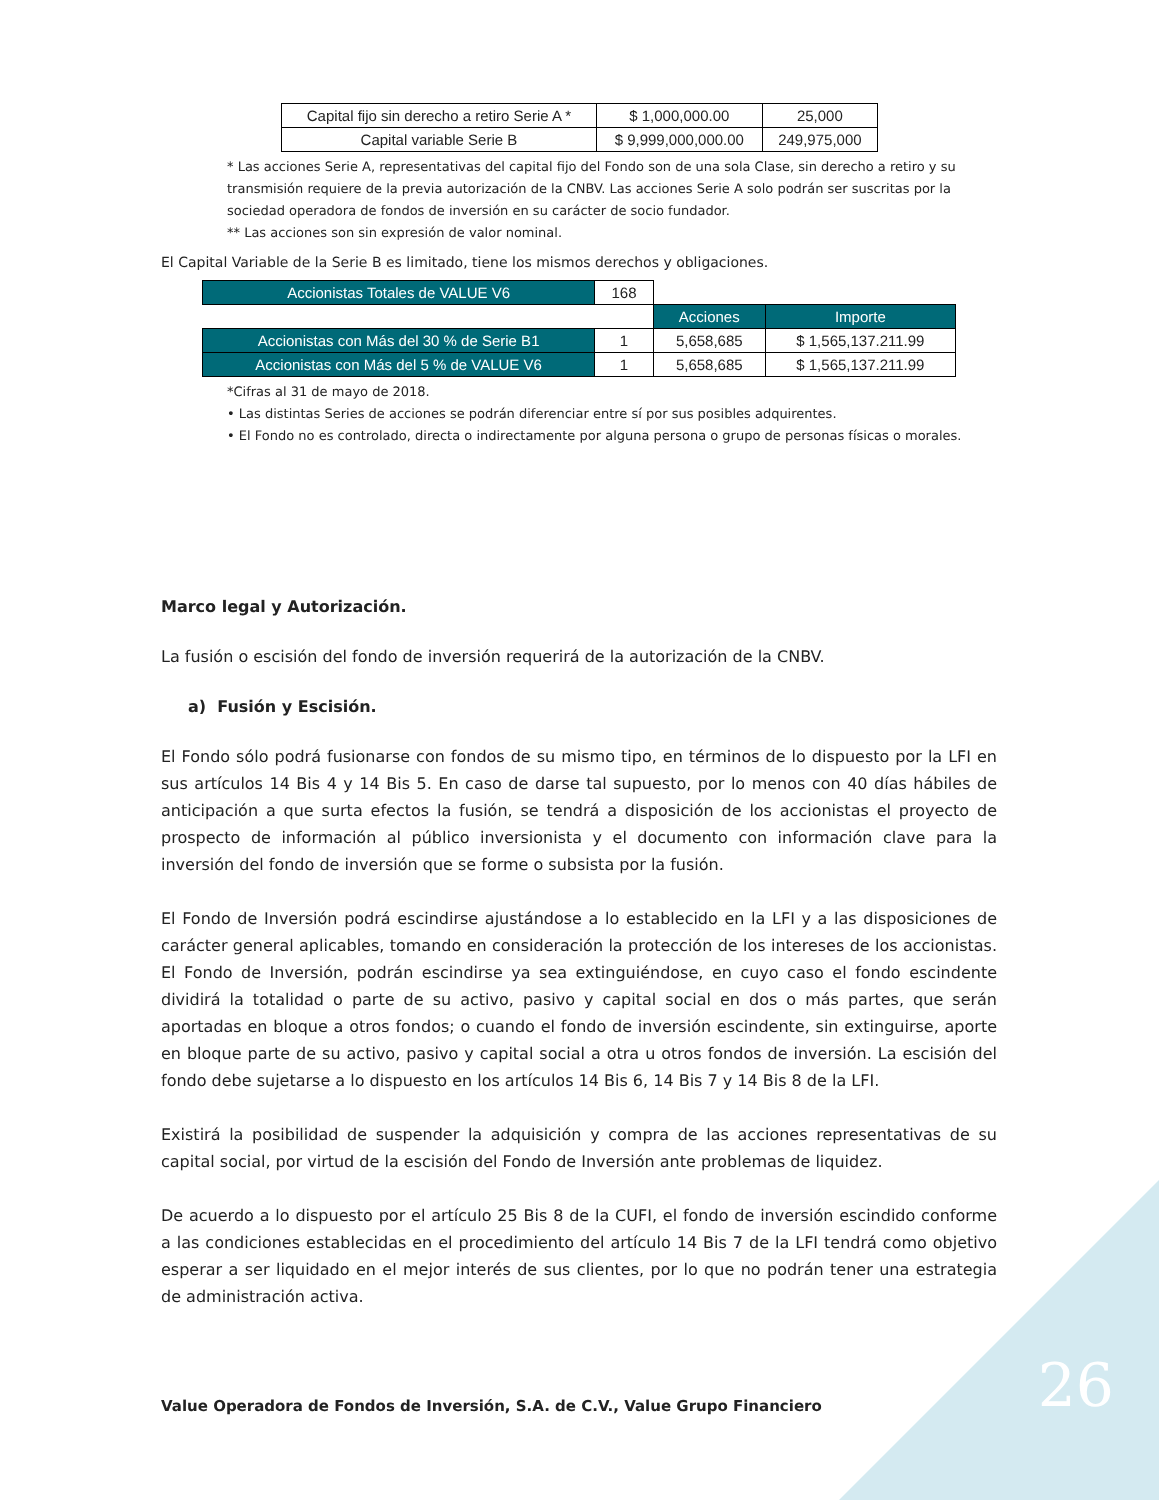26
| Capital fijo sin derecho a retiro Serie A * | $ 1,000,000.00 | 25,000 |
| Capital variable Serie B | $ 9,999,000,000.00 | 249,975,000 |
* Las acciones Serie A, representativas del capital fijo del Fondo son de una sola Clase, sin derecho a retiro y su transmisión requiere de la previa autorización de la CNBV. Las acciones Serie A solo podrán ser suscritas por la sociedad operadora de fondos de inversión en su carácter de socio fundador.
** Las acciones son sin expresión de valor nominal.
El Capital Variable de la Serie B es limitado, tiene los mismos derechos y obligaciones.
| Accionistas Totales de VALUE V6 | 168 | | |
| | | Acciones | Importe |
| Accionistas con Más del 30 % de Serie B1 | 1 | 5,658,685 | $ 1,565,137.211.99 |
| Accionistas con Más del 5 % de VALUE V6 | 1 | 5,658,685 | $ 1,565,137.211.99 |
*Cifras al 31 de mayo de 2018.
• Las distintas Series de acciones se podrán diferenciar entre sí por sus posibles adquirentes.
• El Fondo no es controlado, directa o indirectamente por alguna persona o grupo de personas físicas o morales.
Marco legal y Autorización.
La fusión o escisión del fondo de inversión requerirá de la autorización de la CNBV.
a) Fusión y Escisión.
El Fondo sólo podrá fusionarse con fondos de su mismo tipo, en términos de lo dispuesto por la LFI en sus artículos 14 Bis 4 y 14 Bis 5. En caso de darse tal supuesto, por lo menos con 40 días hábiles de anticipación a que surta efectos la fusión, se tendrá a disposición de los accionistas el proyecto de prospecto de información al público inversionista y el documento con información clave para la inversión del fondo de inversión que se forme o subsista por la fusión.
El Fondo de Inversión podrá escindirse ajustándose a lo establecido en la LFI y a las disposiciones de carácter general aplicables, tomando en consideración la protección de los intereses de los accionistas. El Fondo de Inversión, podrán escindirse ya sea extinguiéndose, en cuyo caso el fondo escindente dividirá la totalidad o parte de su activo, pasivo y capital social en dos o más partes, que serán aportadas en bloque a otros fondos; o cuando el fondo de inversión escindente, sin extinguirse, aporte en bloque parte de su activo, pasivo y capital social a otra u otros fondos de inversión. La escisión del fondo debe sujetarse a lo dispuesto en los artículos 14 Bis 6, 14 Bis 7 y 14 Bis 8 de la LFI.
Existirá la posibilidad de suspender la adquisición y compra de las acciones representativas de su capital social, por virtud de la escisión del Fondo de Inversión ante problemas de liquidez.
De acuerdo a lo dispuesto por el artículo 25 Bis 8 de la CUFI, el fondo de inversión escindido conforme a las condiciones establecidas en el procedimiento del artículo 14 Bis 7 de la LFI tendrá como objetivo esperar a ser liquidado en el mejor interés de sus clientes, por lo que no podrán tener una estrategia de administración activa.
Value Operadora de Fondos de Inversión, S.A. de C.V., Value Grupo Financiero